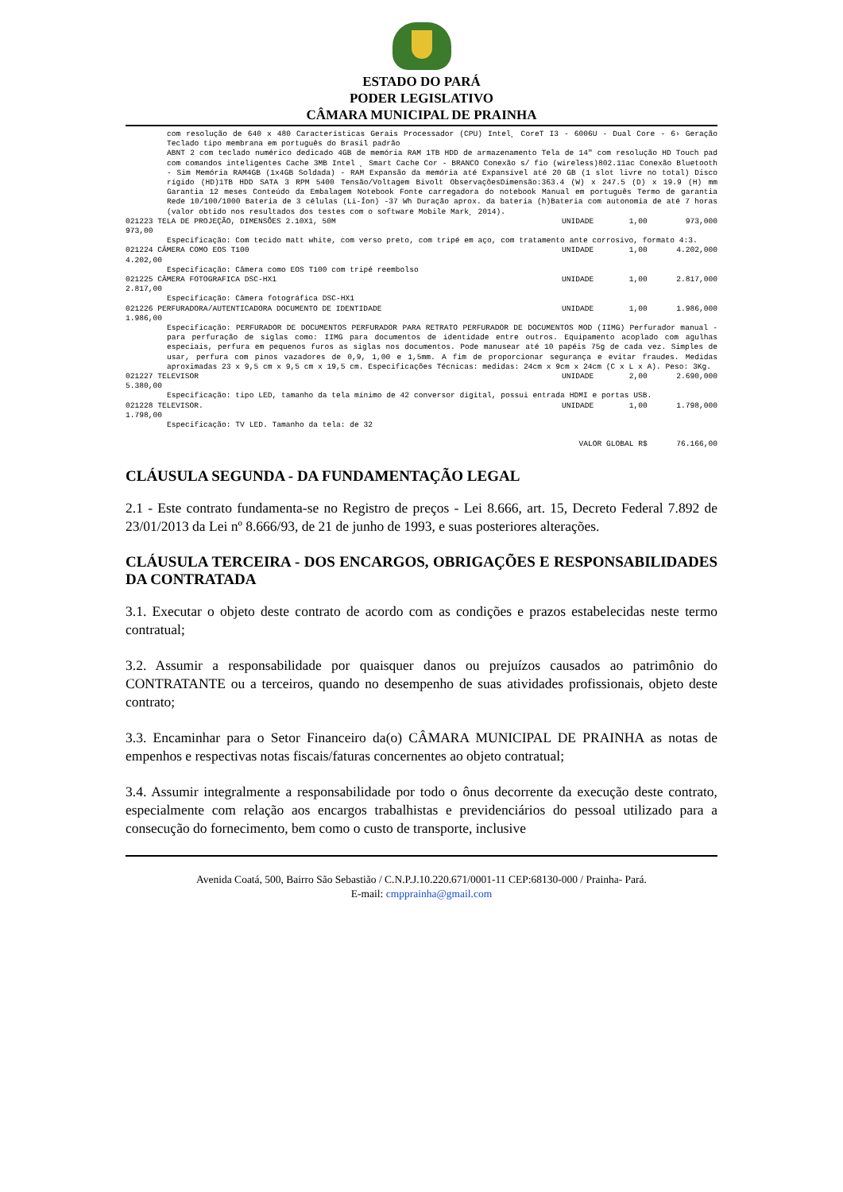ESTADO DO PARÁ
PODER LEGISLATIVO
CÂMARA MUNICIPAL DE PRAINHA
| com resolução de 640 x 480 Características Gerais Processador (CPU) Intel¸ CoreT I3 - 6006U - Dual Core - 6› Geração Teclado tipo membrana em português do Brasil padrão ABNT 2 com teclado numérico dedicado 4GB de memória RAM 1TB HDD de armazenamento Tela de 14" com resolução HD Touch pad com comandos inteligentes Cache 3MB Intel ¸ Smart Cache Cor - BRANCO Conexão s/ fio (wireless)802.11ac Conexão Bluetooth - Sim Memória RAM4GB (1x4GB Soldada) - RAM Expansão da memória até Expansível até 20 GB (1 slot livre no total) Disco rígido (HD)1TB HDD SATA 3 RPM 5400 Tensão/Voltagem Bivolt ObservaçõesDimensão:363.4 (W) x 247.5 (D) x 19.9 (H) mm Garantia 12 meses Conteúdo da Embalagem Notebook Fonte carregadora do notebook Manual em português Termo de garantia Rede 10/100/1000 Bateria de 3 células (Li-Íon) -37 Wh Duração aprox. da bateria (h)Bateria com autonomia de até 7 horas (valor obtido nos resultados dos testes com o software Mobile Mark¸ 2014). | | | | |
| 021223 TELA DE PROJEÇÃO, DIMENSÕES 2.10X1, 50M 973,00 | | UNIDADE | 1,00 | 973,000 |
| Especificação: Com tecido matt white, com verso preto, com tripé em aço, com tratamento ante corrosivo, formato 4:3. | | | | |
| 021224 CÂMERA COMO EOS T100 4.202,00 | | UNIDADE | 1,00 | 4.202,000 |
| Especificação: Câmera como EOS T100 com tripé reembolso | | | | |
| 021225 CÂMERA FOTOGRAFICA DSC-HX1 2.817,00 | | UNIDADE | 1,00 | 2.817,000 |
| Especificação: Câmera fotográfica DSC-HX1 | | | | |
| 021226 PERFURADORA/AUTENTICADORA DOCUMENTO DE IDENTIDADE 1.986,00 | | UNIDADE | 1,00 | 1.986,000 |
| Especificação: PERFURADOR DE DOCUMENTOS PERFURADOR PARA RETRATO PERFURADOR DE DOCUMENTOS MOD (IIMG) Perfurador manual - para perfuração de siglas como: IIMG para documentos de identidade entre outros. Equipamento acoplado com agulhas especiais, perfura em pequenos furos as siglas nos documentos. Pode manusear até 10 papéis 75g de cada vez. Simples de usar, perfura com pinos vazadores de 0,9, 1,00 e 1,5mm. A fim de proporcionar segurança e evitar fraudes. Medidas aproximadas 23 x 9,5 cm x 9,5 cm x 19,5 cm. Especificações Técnicas: medidas: 24cm x 9cm x 24cm (C x L x A). Peso: 3Kg. | | | | |
| 021227 TELEVISOR 5.380,00 | | UNIDADE | 2,00 | 2.690,000 |
| Especificação: tipo LED, tamanho da tela mínimo de 42 conversor digital, possui entrada HDMI e portas USB. | | | | |
| 021228 TELEVISOR. 1.798,00 | | UNIDADE | 1,00 | 1.798,000 |
| Especificação: TV LED. Tamanho da tela: de 32 | | | | |
| VALOR GLOBAL R$ | | | | 76.166,00 |
CLÁUSULA SEGUNDA - DA FUNDAMENTAÇÃO LEGAL
2.1 - Este contrato fundamenta-se no Registro de preços - Lei 8.666, art. 15, Decreto Federal 7.892 de 23/01/2013 da Lei nº 8.666/93, de 21 de junho de 1993, e suas posteriores alterações.
CLÁUSULA TERCEIRA - DOS ENCARGOS, OBRIGAÇÕES E RESPONSABILIDADES DA CONTRATADA
3.1. Executar o objeto deste contrato de acordo com as condições e prazos estabelecidas neste termo contratual;
3.2. Assumir a responsabilidade por quaisquer danos ou prejuízos causados ao patrimônio do CONTRATANTE ou a terceiros, quando no desempenho de suas atividades profissionais, objeto deste contrato;
3.3. Encaminhar para o Setor Financeiro da(o) CÂMARA MUNICIPAL DE PRAINHA as notas de empenhos e respectivas notas fiscais/faturas concernentes ao objeto contratual;
3.4. Assumir integralmente a responsabilidade por todo o ônus decorrente da execução deste contrato, especialmente com relação aos encargos trabalhistas e previdenciários do pessoal utilizado para a consecução do fornecimento, bem como o custo de transporte, inclusive
Avenida Coatá, 500, Bairro São Sebastião / C.N.P.J.10.220.671/0001-11 CEP:68130-000 / Prainha- Pará.
E-mail: cmpprainha@gmail.com